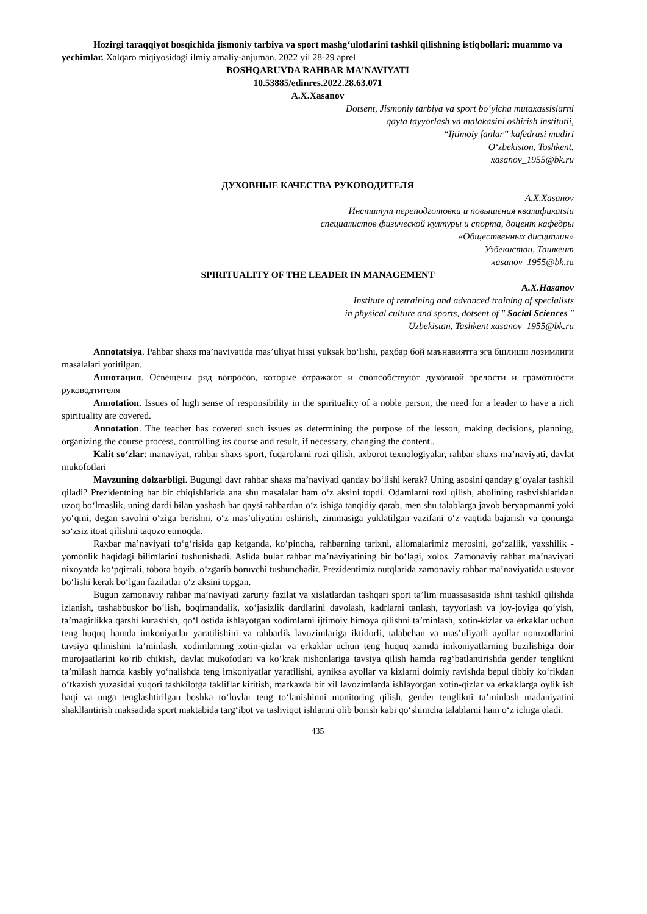Hozirgi taraqqiyot bosqichida jismoniy tarbiya va sport mashg‘ulotlarini tashkil qilishning istiqbollari: muammo va yechimlar. Xalqaro miqiyosidagi ilmiy amaliy-anjuman. 2022 yil 28-29 aprel
BOSHQARUVDA RAHBAR MA’NAVIYATI
10.53885/edinres.2022.28.63.071
A.X.Xasanov
Dotsent, Jismoniy tarbiya va sport bo‘yicha mutaxassislarni
qayta tayyorlash va malakasini oshirish institutii,
“Ijtimoiy fanlar” kafedrasi mudiri
O‘zbekiston, Toshkent.
xasanov_1955@bk.ru
ДУХОВНЫЕ КАЧЕСТВА РУКОВОДИТЕЛЯ
A.X.Xasanov
Институт переподготовки и повышения квалификаtsiu
специалистов физической културы и спорта, доцент кафедры
«Общественных дисциплин»
Узбекистан, Ташкент
xasanov_1955@bk.ru
SPIRITUALITY OF THE LEADER IN MANAGEMENT
A.X.Hasanov
Institute of retraining and advanced training of specialists
in physical culture and sports, dotsent of " Social Sciences "
Uzbekistan, Tashkent xasanov_1955@bk.ru
Annotatsiya. Pahbar shaxs ma’naviyatida mas’uliyat hissi yuksak bo‘lishi, раҳбар бой маънавиятга эга бщлиши лозимлиги masalalari yoritilgan.
Аннотация. Освещены ряд вопросов, которые отражают и спопсобствуют духовной зрелости и грамотности руководтителя
Annotation. Issues of high sense of responsibility in the spirituality of a noble person, the need for a leader to have a rich spirituality are covered.
Annotation. The teacher has covered such issues as determining the purpose of the lesson, making decisions, planning, organizing the course process, controlling its course and result, if necessary, changing the content..
Kalit so‘zlar: manaviyat, rahbar shaxs sport, fuqarolarni rozi qilish, axborot texnologiyalar, rahbar shaxs ma’naviyati, davlat mukofotlari
Mavzuning dolzarbligi. Bugungi davr rahbar shaxs ma’naviyati qanday bo‘lishi kerak? Uning asosini qanday g‘oyalar tashkil qiladi? Prezidentning har bir chiqishlarida ana shu masalalar ham o‘z aksini topdi. Odamlarni rozi qilish, aholining tashvishlaridan uzoq bo‘lmaslik, uning dardi bilan yashash har qaysi rahbardan o‘z ishiga tanqidiy qarab, men shu talablarga javob beryapmanmi yoki yo‘qmi, degan savolni o‘ziga berishni, o‘z mas’uliyatini oshirish, zimmasiga yuklatilgan vazifani o‘z vaqtida bajarish va qonunga so‘zsiz itoat qilishni taqozo etmoqda.
Raxbar ma’naviyati to‘g‘risida gap ketganda, ko‘pincha, rahbarning tarixni, allomalarimiz merosini, go‘zallik, yaxshilik - yomonlik haqidagi bilimlarini tushunishadi. Aslida bular rahbar ma’naviyatining bir bo‘lagi, xolos. Zamonaviy rahbar ma’naviyati nixoyatda ko‘pqirrali, tobora boyib, o‘zgarib boruvchi tushunchadir. Prezidentimiz nutqlarida zamonaviy rahbar ma’naviyatida ustuvor bo‘lishi kerak bo‘lgan fazilatlar o‘z aksini topgan.
Bugun zamonaviy rahbar ma’naviyati zaruriy fazilat va xislatlardan tashqari sport ta’lim muassasasida ishni tashkil qilishda izlanish, tashabbuskor bo‘lish, boqimandalik, xo‘jasizlik dardlarini davolash, kadrlarni tanlash, tayyorlash va joy-joyiga qo‘yish, ta’magirlikka qarshi kurashish, qo‘l ostida ishlayotgan xodimlarni ijtimoiy himoya qilishni ta’minlash, xotin-kizlar va erkaklar uchun teng huquq hamda imkoniyatlar yaratilishini va rahbarlik lavozimlariga iktidorli, talabchan va mas’uliyatli ayollar nomzodlarini tavsiya qilinishini ta’minlash, xodimlarning xotin-qizlar va erkaklar uchun teng huquq xamda imkoniyatlarning buzilishiga doir murojaatlarini ko‘rib chikish, davlat mukofotlari va ko‘krak nishonlariga tavsiya qilish hamda rag‘batlantirishda gender tenglikni ta’milash hamda kasbiy yo‘nalishda teng imkoniyatlar yaratilishi, ayniksa ayollar va kizlarni doimiy ravishda bepul tibbiy ko‘rikdan o‘tkazish yuzasidai yuqori tashkilotga takliflar kiritish, markazda bir xil lavozimlarda ishlayotgan xotin-qizlar va erkaklarga oylik ish haqi va unga tenglashtirilgan boshka to‘lovlar teng to‘lanishinni monitoring qilish, gender tenglikni ta’minlash madaniyatini shakllantirish maksadida sport maktabida targ‘ibot va tashviqot ishlarini olib borish kabi qo‘shimcha talablarni ham o‘z ichiga oladi.
435